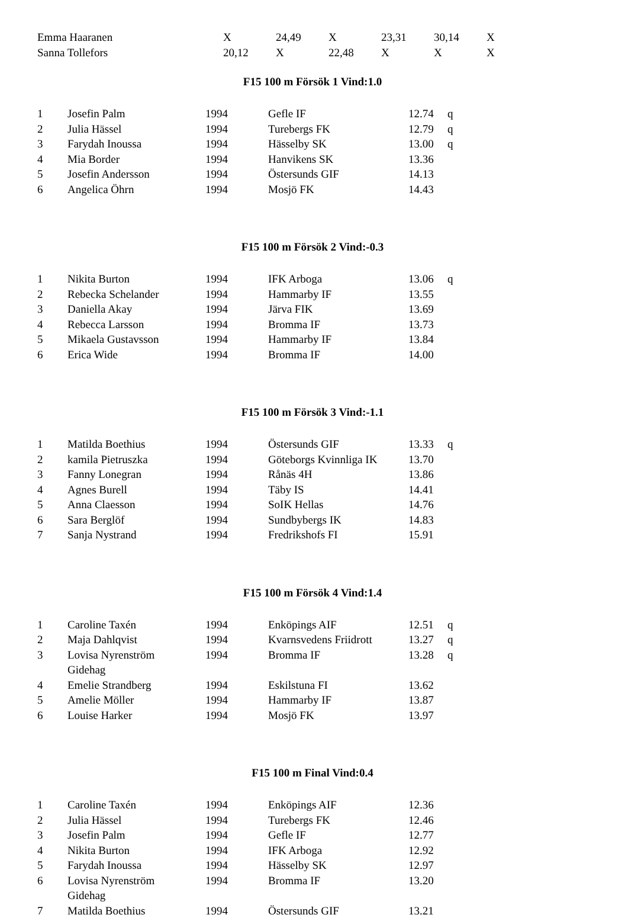| Emma Haaranen | X | 24,49 | X | 23,31 | 30,14 | X |
| Sanna Tollefors | 20,12 | X | 22,48 | X | X | X |
F15 100 m Försök 1 Vind:1.0
| 1 | Josefin Palm | 1994 | Gefle IF | 12.74 | q |
| 2 | Julia Hässel | 1994 | Turebergs FK | 12.79 | q |
| 3 | Farydah Inoussa | 1994 | Hässelby SK | 13.00 | q |
| 4 | Mia Border | 1994 | Hanvikens SK | 13.36 | |
| 5 | Josefin Andersson | 1994 | Östersunds GIF | 14.13 | |
| 6 | Angelica Öhrn | 1994 | Mosjö FK | 14.43 | |
F15 100 m Försök 2 Vind:-0.3
| 1 | Nikita Burton | 1994 | IFK Arboga | 13.06 | q |
| 2 | Rebecka Schelander | 1994 | Hammarby IF | 13.55 | |
| 3 | Daniella Akay | 1994 | Järva FIK | 13.69 | |
| 4 | Rebecca Larsson | 1994 | Bromma IF | 13.73 | |
| 5 | Mikaela Gustavsson | 1994 | Hammarby IF | 13.84 | |
| 6 | Erica Wide | 1994 | Bromma IF | 14.00 | |
F15 100 m Försök 3 Vind:-1.1
| 1 | Matilda Boethius | 1994 | Östersunds GIF | 13.33 | q |
| 2 | kamila Pietruszka | 1994 | Göteborgs Kvinnliga IK | 13.70 | |
| 3 | Fanny Lonegran | 1994 | Rånäs 4H | 13.86 | |
| 4 | Agnes Burell | 1994 | Täby IS | 14.41 | |
| 5 | Anna Claesson | 1994 | SoIK Hellas | 14.76 | |
| 6 | Sara Berglöf | 1994 | Sundbybergs IK | 14.83 | |
| 7 | Sanja Nystrand | 1994 | Fredrikshofs FI | 15.91 | |
F15 100 m Försök 4 Vind:1.4
| 1 | Caroline Taxén | 1994 | Enköpings AIF | 12.51 | q |
| 2 | Maja Dahlqvist | 1994 | Kvarnsvedens Friidrott | 13.27 | q |
| 3 | Lovisa Nyrenström Gidehag | 1994 | Bromma IF | 13.28 | q |
| 4 | Emelie Strandberg | 1994 | Eskilstuna FI | 13.62 | |
| 5 | Amelie Möller | 1994 | Hammarby IF | 13.87 | |
| 6 | Louise Harker | 1994 | Mosjö FK | 13.97 | |
F15 100 m Final Vind:0.4
| 1 | Caroline Taxén | 1994 | Enköpings AIF | 12.36 |
| 2 | Julia Hässel | 1994 | Turebergs FK | 12.46 |
| 3 | Josefin Palm | 1994 | Gefle IF | 12.77 |
| 4 | Nikita Burton | 1994 | IFK Arboga | 12.92 |
| 5 | Farydah Inoussa | 1994 | Hässelby SK | 12.97 |
| 6 | Lovisa Nyrenström Gidehag | 1994 | Bromma IF | 13.20 |
| 7 | Matilda Boethius | 1994 | Östersunds GIF | 13.21 |